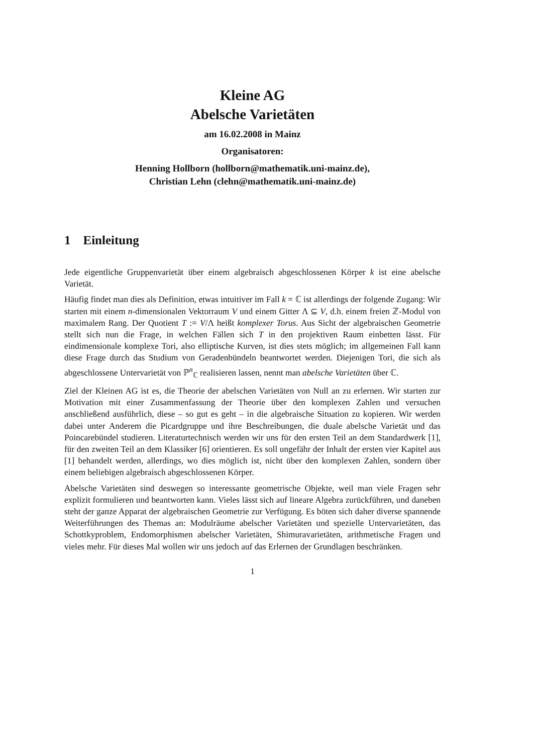Kleine AG
Abelsche Varietäten
am 16.02.2008 in Mainz
Organisatoren:
Henning Hollborn (hollborn@mathematik.uni-mainz.de),
Christian Lehn (clehn@mathematik.uni-mainz.de)
1 Einleitung
Jede eigentliche Gruppenvarietät über einem algebraisch abgeschlossenen Körper k ist eine abelsche Varietät.
Häufig findet man dies als Definition, etwas intuitiver im Fall k = ℂ ist allerdings der folgende Zugang: Wir starten mit einem n-dimensionalen Vektorraum V und einem Gitter Λ ⊆ V, d.h. einem freien ℤ-Modul von maximalem Rang. Der Quotient T := V/Λ heißt komplexer Torus. Aus Sicht der algebraischen Geometrie stellt sich nun die Frage, in welchen Fällen sich T in den projektiven Raum einbetten lässt. Für eindimensionale komplexe Tori, also elliptische Kurven, ist dies stets möglich; im allgemeinen Fall kann diese Frage durch das Studium von Geradenbündeln beantwortet werden. Diejenigen Tori, die sich als abgeschlossene Untervarietät von ℙ<sup>n</sup><sub>ℂ</sub> realisieren lassen, nennt man abelsche Varietäten über ℂ.
Ziel der Kleinen AG ist es, die Theorie der abelschen Varietäten von Null an zu erlernen. Wir starten zur Motivation mit einer Zusammenfassung der Theorie über den komplexen Zahlen und versuchen anschließend ausführlich, diese – so gut es geht – in die algebraische Situation zu kopieren. Wir werden dabei unter Anderem die Picardgruppe und ihre Beschreibungen, die duale abelsche Varietät und das Poincarebündel studieren. Literaturtechnisch werden wir uns für den ersten Teil an dem Standardwerk [1], für den zweiten Teil an dem Klassiker [6] orientieren. Es soll ungefähr der Inhalt der ersten vier Kapitel aus [1] behandelt werden, allerdings, wo dies möglich ist, nicht über den komplexen Zahlen, sondern über einem beliebigen algebraisch abgeschlossenen Körper.
Abelsche Varietäten sind deswegen so interessante geometrische Objekte, weil man viele Fragen sehr explizit formulieren und beantworten kann. Vieles lässt sich auf lineare Algebra zurückführen, und daneben steht der ganze Apparat der algebraischen Geometrie zur Verfügung. Es böten sich daher diverse spannende Weiterführungen des Themas an: Modulräume abelscher Varietäten und spezielle Untervarietäten, das Schottkyproblem, Endomorphismen abelscher Varietäten, Shimuravarietäten, arithmetische Fragen und vieles mehr. Für dieses Mal wollen wir uns jedoch auf das Erlernen der Grundlagen beschränken.
1